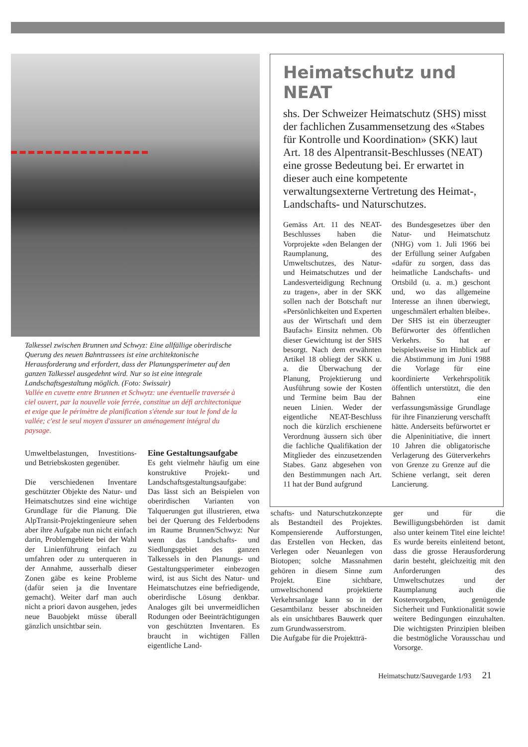Talkessel zwischen Brunnen und Schwyz: Eine allfällige oberirdische Querung des neuen Bahntrassees ist eine architektonische Herausforderung und erfordert, dass der Planungsperimeter auf den ganzen Talkessel ausgedehnt wird. Nur so ist eine integrale Landschaftsgestaltung möglich. (Foto: Swissair)
Vallée en cuvette entre Brunnen et Schwytz: une éventuelle traversée à ciel ouvert, par la nouvelle voie ferrée, constitue un défi architectonique et exige que le périmètre de planification s'étende sur tout le fond de la vallée; c'est le seul moyen d'assurer un aménagement intégral du paysage.
Heimatschutz und NEAT
shs. Der Schweizer Heimatschutz (SHS) misst der fachlichen Zusammensetzung des «Stabes für Kontrolle und Koordination» (SKK) laut Art. 18 des Alpentransit-Beschlusses (NEAT) eine grosse Bedeutung bei. Er erwartet in dieser auch eine kompetente verwaltungsexterne Vertretung des Heimat-, Landschafts- und Naturschutzes.
Gemäss Art. 11 des NEAT-Beschlusses haben die Vorprojekte «den Belangen der Raumplanung, des Umweltschutzes, des Natur- und Heimatschutzes und der Landesverteidigung Rechnung zu tragen», aber in der SKK sollen nach der Botschaft nur «Persönlichkeiten und Experten aus der Wirtschaft und dem Baufach» Einsitz nehmen. Ob dieser Gewichtung ist der SHS besorgt. Nach dem erwähnten Artikel 18 obliegt der SKK u. a. die Überwachung der Planung, Projektierung und Ausführung sowie der Kosten und Termine beim Bau der neuen Linien. Weder der eigentliche NEAT-Beschluss noch die kürzlich erschienene Verordnung äussern sich über die fachliche Qualifikation der Mitglieder des einzusetzenden Stabes. Ganz abgesehen von den Bestimmungen nach Art. 11 hat der Bund aufgrund
des Bundesgesetzes über den Natur- und Heimatschutz (NHG) vom 1. Juli 1966 bei der Erfüllung seiner Aufgaben «dafür zu sorgen, dass das heimatliche Landschafts- und Ortsbild (u. a. m.) geschont und, wo das allgemeine Interesse an ihnen überwiegt, ungeschmälert erhalten bleibe». Der SHS ist ein überzeugter Befürworter des öffentlichen Verkehrs. So hat er beispielsweise im Hinblick auf die Abstimmung im Juni 1988 die Vorlage für eine koordinierte Verkehrspolitik öffentlich unterstützt, die den Bahnen eine verfassungsmässige Grundlage für ihre Finanzierung verschafft hätte. Anderseits befürwortet er die Alpeninitiative, die innert 10 Jahren die obligatorische Verlagerung des Güterverkehrs von Grenze zu Grenze auf die Schiene verlangt, seit deren Lancierung.
Umweltbelastungen, Investitions- und Betriebskosten gegenüber.
Die verschiedenen Inventare geschützter Objekte des Natur- und Heimatschutzes sind eine wichtige Grundlage für die Planung. Die AlpTransit-Projektingenieure sehen aber ihre Aufgabe nun nicht einfach darin, Problemgebiete bei der Wahl der Linienführung einfach zu umfahren oder zu unterqueren in der Annahme, ausserhalb dieser Zonen gäbe es keine Probleme (dafür seien ja die Inventare gemacht). Weiter darf man auch nicht a priori davon ausgehen, jedes neue Bauobjekt müsse überall gänzlich unsichtbar sein.
Eine Gestaltungsaufgabe
Es geht vielmehr häufig um eine konstruktive Projekt- und Landschaftsgestaltungsaufgabe: Das lässt sich an Beispielen von oberirdischen Varianten von Talquerungen gut illustrieren, etwa bei der Querung des Felderbodens im Raume Brunnen/Schwyz: Nur wenn das Landschafts- und Siedlungsgebiet des ganzen Talkessels in den Planungs- und Gestaltungsperimeter einbezogen wird, ist aus Sicht des Natur- und Heimatschutzes eine befriedigende, oberirdische Lösung denkbar. Analoges gilt bei unvermeidlichen Rodungen oder Beeinträchtigungen von geschützten Inventaren. Es braucht in wichtigen Fällen eigentliche Land-
schafts- und Naturschutzkonzepte als Bestandteil des Projektes. Kompensierende Aufforstungen, das Erstellen von Hecken, das Verlegen oder Neuanlegen von Biotopen; solche Massnahmen gehören in diesem Sinne zum Projekt. Eine sichtbare, umweltschonend projektierte Verkehrsanlage kann so in der Gesamtbilanz besser abschneiden als ein unsichtbares Bauwerk quer zum Grundwasserstrom.
Die Aufgabe für die Projektträ-
ger und für die Bewilligungsbehörden ist damit also unter keinem Titel eine leichte! Es wurde bereits einleitend betont, dass die grosse Herausforderung darin besteht, gleichzeitig mit den Anforderungen des Umweltschutzes und der Raumplanung auch die Kostenvorgaben, genügende Sicherheit und Funktionalität sowie weitere Bedingungen einzuhalten. Die wichtigsten Prinzipien bleiben die bestmögliche Vorausschau und Vorsorge.
Heimatschutz/Sauvegarde 1/93 21